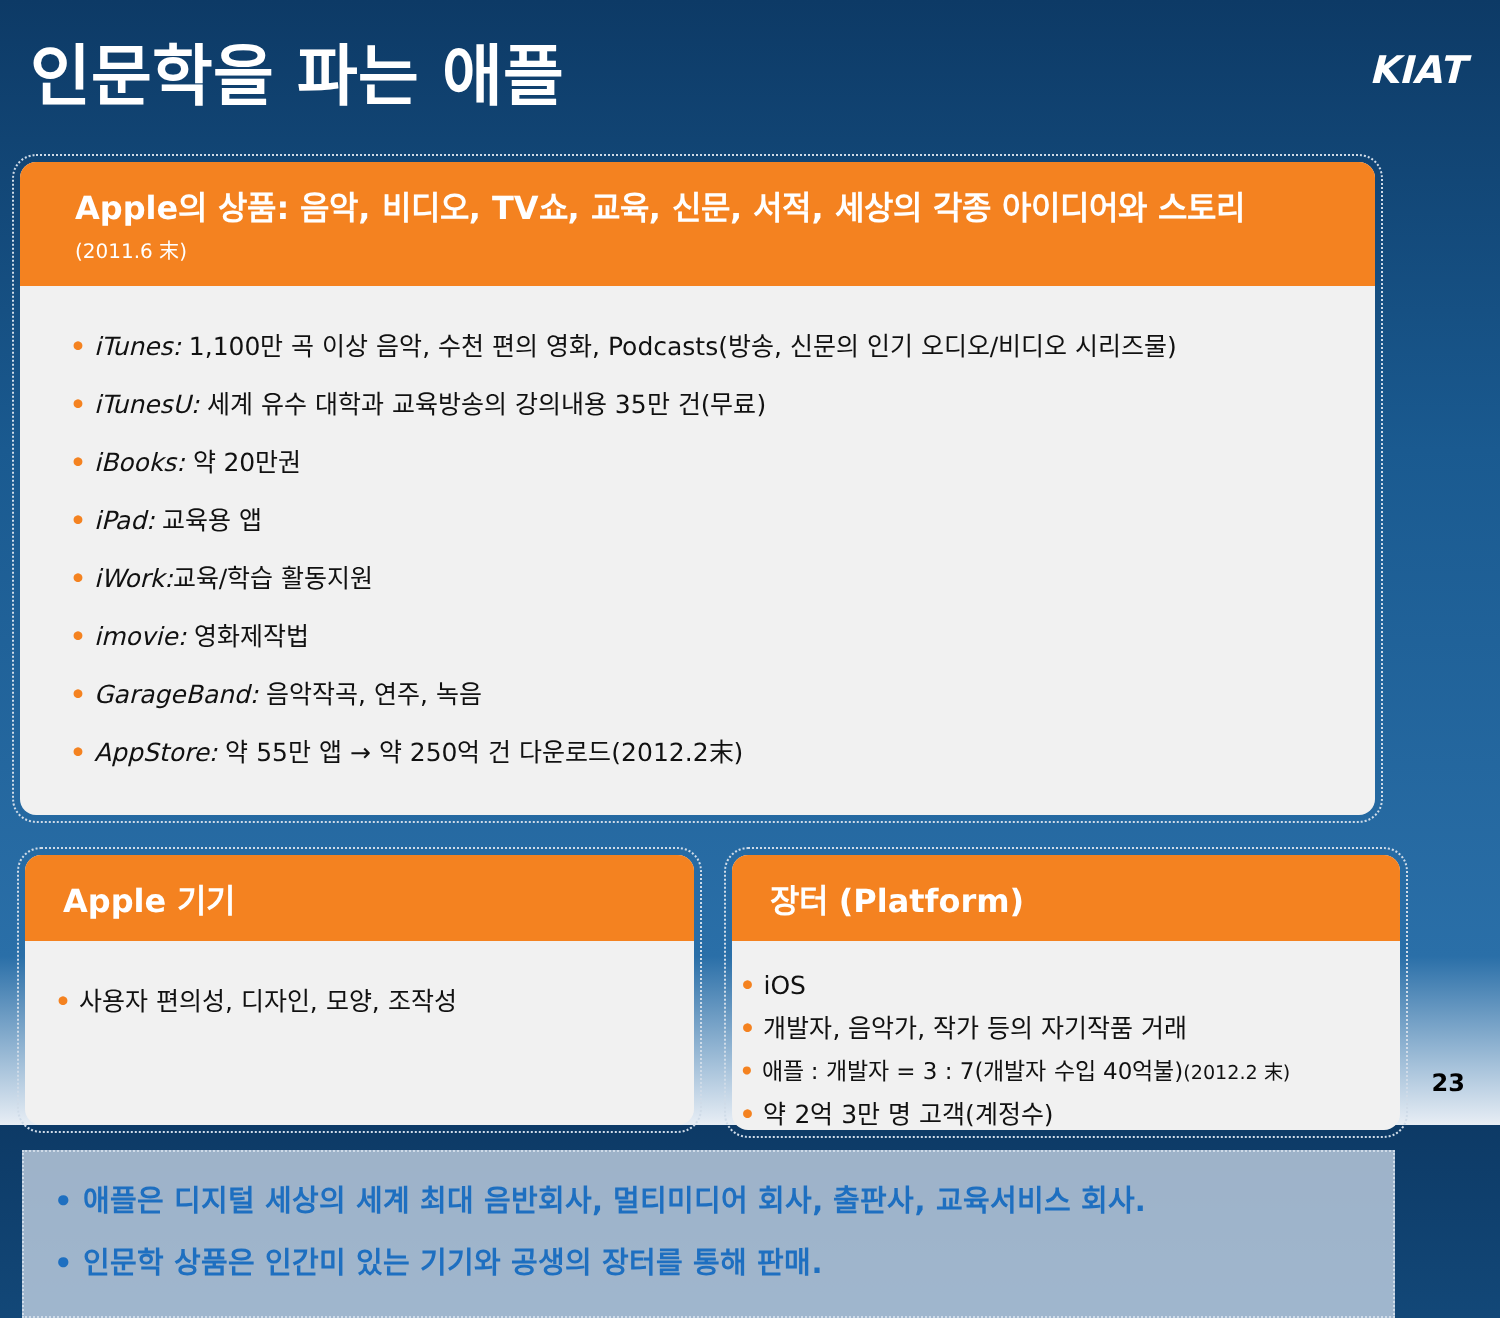인문학을 파는 애플
KIAT
Apple의 상품: 음악, 비디오, TV쇼, 교육, 신문, 서적, 세상의 각종 아이디어와 스토리 (2011.6 末)
• iTunes: 1,100만 곡 이상 음악, 수천 편의 영화, Podcasts(방송, 신문의 인기 오디오/비디오 시리즈물)
• iTunesU: 세계 유수 대학과 교육방송의 강의내용 35만 건(무료)
• iBooks: 약 20만권
• iPad: 교육용 앱
• iWork: 교육/학습 활동지원
• imovie: 영화제작법
• GarageBand: 음악작곡, 연주, 녹음
• AppStore: 약 55만 앱 → 약 250억 건 다운로드(2012.2末)
Apple 기기
• 사용자 편의성, 디자인, 모양, 조작성
장터 (Platform)
• iOS
• 개발자, 음악가, 작가 등의 자기작품 거래
• 애플 : 개발자 = 3 : 7(개발자 수입 40억불)(2012.2 末)
• 약 2억 3만 명 고객(계정수)
• 애플은 디지털 세상의 세계 최대 음반회사, 멀티미디어 회사, 출판사, 교육서비스 회사.
• 인문학 상품은 인간미 있는 기기와 공생의 장터를 통해 판매.
23